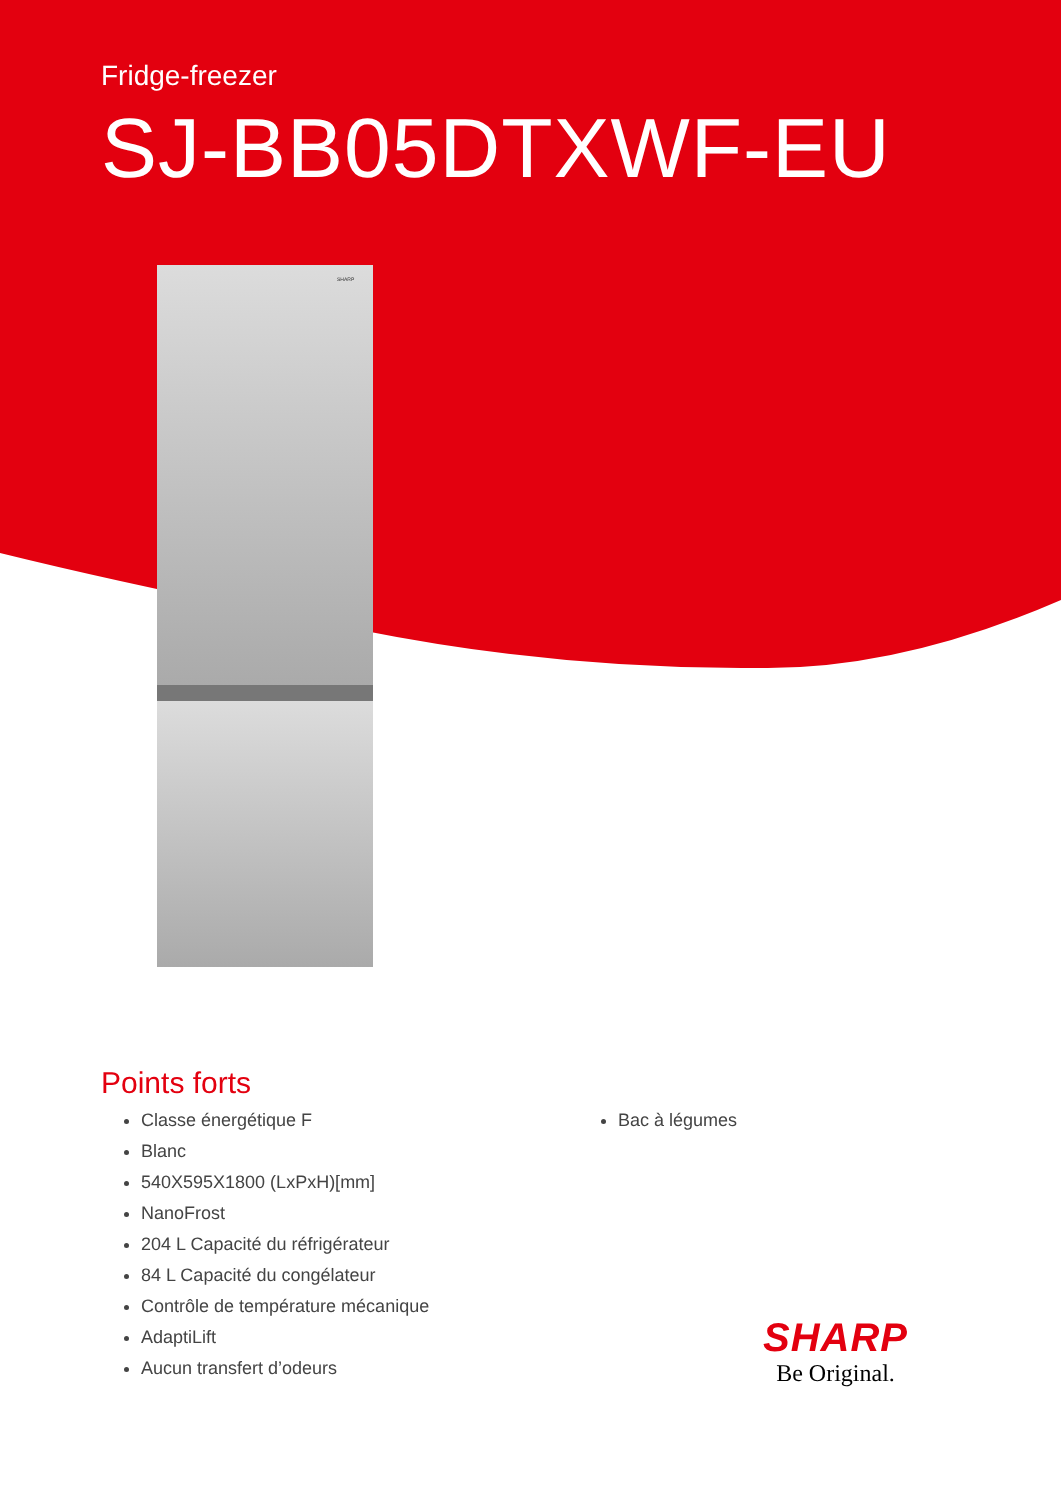Fridge-freezer
SJ-BB05DTXWF-EU
SHARP
Points forts
Classe énergétique F
Blanc
540X595X1800 (LxPxH)[mm]
NanoFrost
204 L Capacité du réfrigérateur
84 L Capacité du congélateur
Contrôle de température mécanique
AdaptiLift
Aucun transfert d’odeurs
Bac à légumes
SHARP
Be Original.